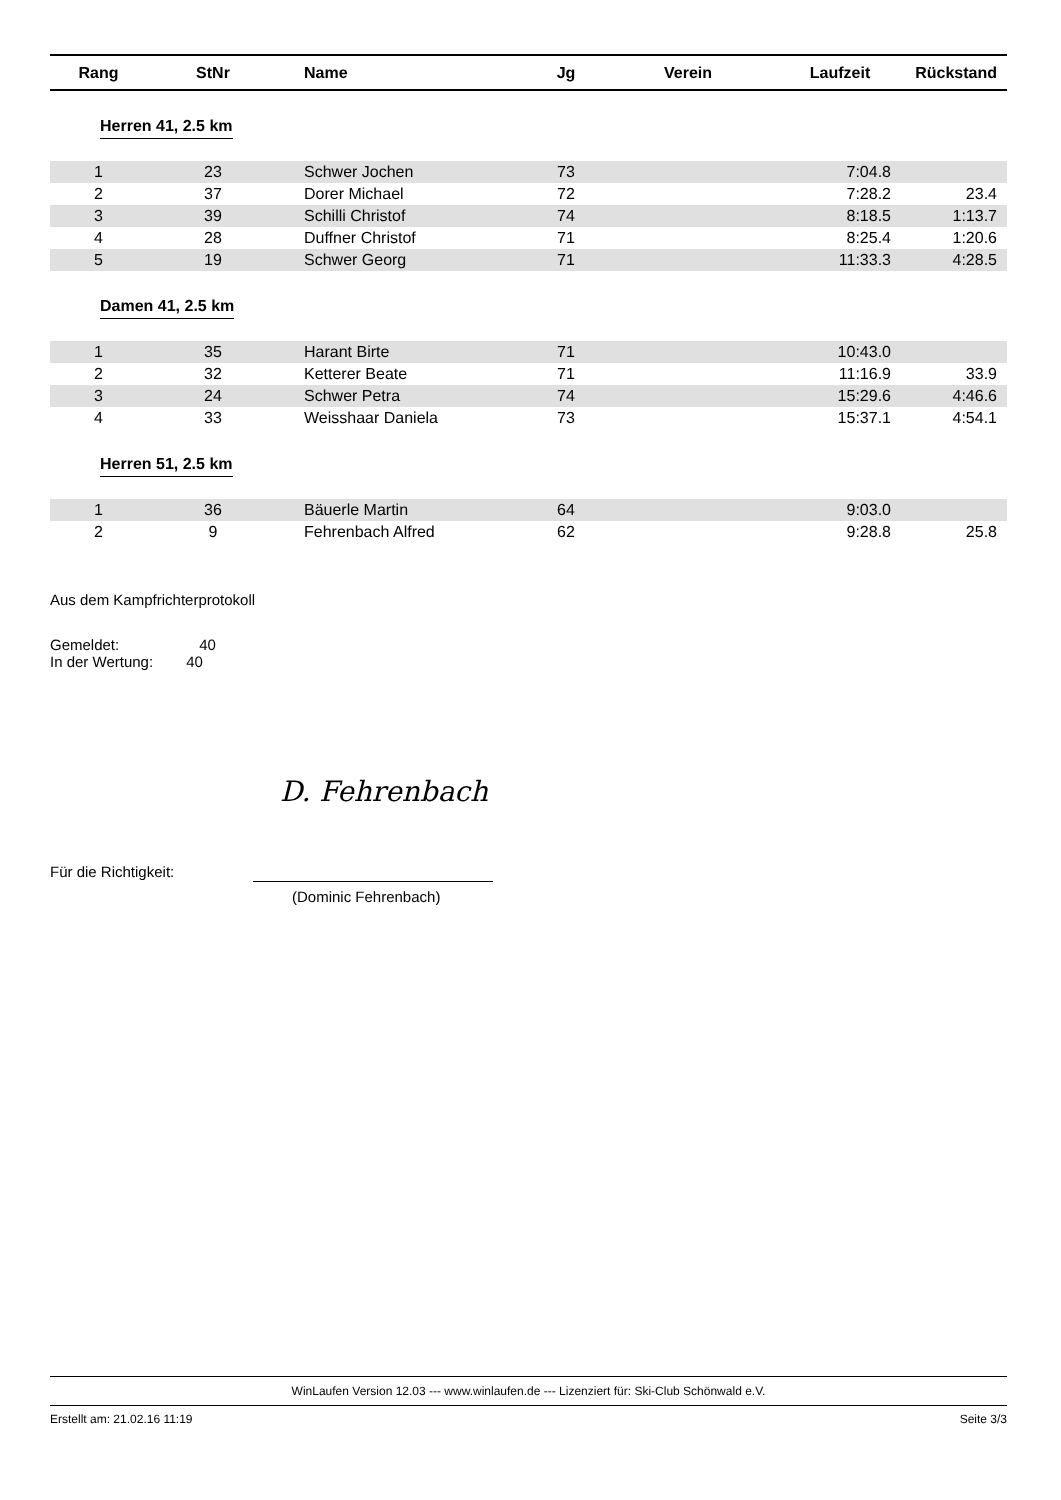| Rang | StNr | Name | Jg | Verein | Laufzeit | Rückstand |
| --- | --- | --- | --- | --- | --- | --- |
| Herren 41, 2.5 km | | | | | | |
| 1 | 23 | Schwer Jochen | 73 | | 7:04.8 | |
| 2 | 37 | Dorer Michael | 72 | | 7:28.2 | 23.4 |
| 3 | 39 | Schilli Christof | 74 | | 8:18.5 | 1:13.7 |
| 4 | 28 | Duffner Christof | 71 | | 8:25.4 | 1:20.6 |
| 5 | 19 | Schwer Georg | 71 | | 11:33.3 | 4:28.5 |
| Damen 41, 2.5 km | | | | | | |
| 1 | 35 | Harant Birte | 71 | | 10:43.0 | |
| 2 | 32 | Ketterer Beate | 71 | | 11:16.9 | 33.9 |
| 3 | 24 | Schwer Petra | 74 | | 15:29.6 | 4:46.6 |
| 4 | 33 | Weisshaar Daniela | 73 | | 15:37.1 | 4:54.1 |
| Herren 51, 2.5 km | | | | | | |
| 1 | 36 | Bäuerle Martin | 64 | | 9:03.0 | |
| 2 | 9 | Fehrenbach Alfred | 62 | | 9:28.8 | 25.8 |
Aus dem Kampfrichterprotokoll
Gemeldet: 40
In der Wertung: 40
D. Fehrenbach
Für die Richtigkeit:
(Dominic Fehrenbach)
WinLaufen Version 12.03 --- www.winlaufen.de --- Lizenziert für: Ski-Club Schönwald e.V.
Erstellt am: 21.02.16 11:19 Seite 3/3